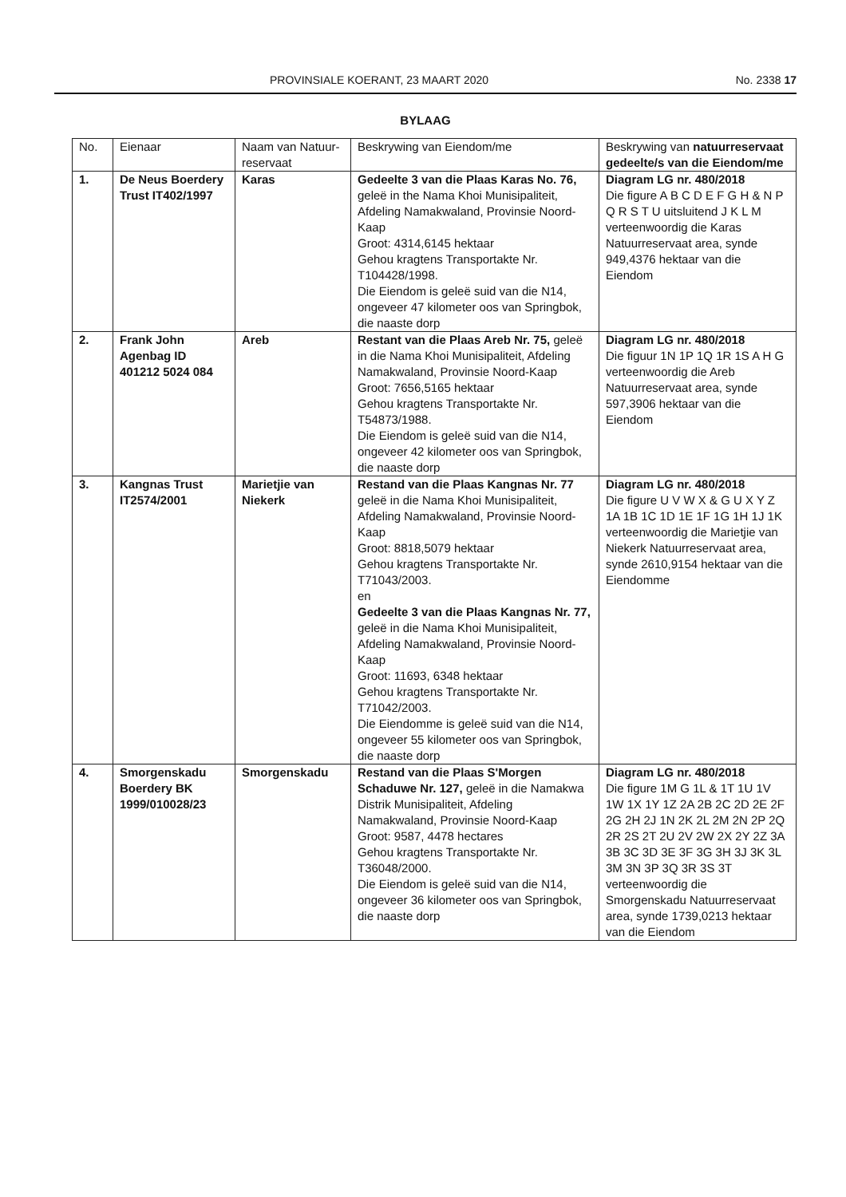PROVINSIALE KOERANT, 23 MAART 2020 No. 2338 17
BYLAAG
| No. | Eienaar | Naam van Natuur-reservaat | Beskrywing van Eiendom/me | Beskrywing van natuurreservaat gedeelte/s van die Eiendom/me |
| --- | --- | --- | --- | --- |
| 1. | De Neus Boerdery Trust IT402/1997 | Karas | Gedeelte 3 van die Plaas Karas No. 76, geleë in the Nama Khoi Munisipaliteit, Afdeling Namakwaland, Provinsie Noord-Kaap Groot: 4314,6145 hektaar Gehou kragtens Transportakte Nr. T104428/1998. Die Eiendom is geleë suid van die N14, ongeveer 47 kilometer oos van Springbok, die naaste dorp | Diagram LG nr. 480/2018 Die figure A B C D E F G H & N P Q R S T U uitsluitend J K L M verteenwoordig die Karas Natuurreservaat area, synde 949,4376 hektaar van die Eiendom |
| 2. | Frank John Agenbag ID 401212 5024 084 | Areb | Restant van die Plaas Areb Nr. 75, geleë in die Nama Khoi Munisipaliteit, Afdeling Namakwaland, Provinsie Noord-Kaap Groot: 7656,5165 hektaar Gehou kragtens Transportakte Nr. T54873/1988. Die Eiendom is geleë suid van die N14, ongeveer 42 kilometer oos van Springbok, die naaste dorp | Diagram LG nr. 480/2018 Die figuur 1N 1P 1Q 1R 1S A H G verteenwoordig die Areb Natuurreservaat area, synde 597,3906 hektaar van die Eiendom |
| 3. | Kangnas Trust IT2574/2001 | Marietjie van Niekerk | Restand van die Plaas Kangnas Nr. 77 geleë in die Nama Khoi Munisipaliteit, Afdeling Namakwaland, Provinsie Noord-Kaap Groot: 8818,5079 hektaar Gehou kragtens Transportakte Nr. T71043/2003. en Gedeelte 3 van die Plaas Kangnas Nr. 77, geleë in die Nama Khoi Munisipaliteit, Afdeling Namakwaland, Provinsie Noord-Kaap Groot: 11693, 6348 hektaar Gehou kragtens Transportakte Nr. T71042/2003. Die Eiendomme is geleë suid van die N14, ongeveer 55 kilometer oos van Springbok, die naaste dorp | Diagram LG nr. 480/2018 Die figure U V W X & G U X Y Z 1A 1B 1C 1D 1E 1F 1G 1H 1J 1K verteenwoordig die Marietjie van Niekerk Natuurreservaat area, synde 2610,9154 hektaar van die Eiendomme |
| 4. | Smorgenskadu Boerdery BK 1999/010028/23 | Smorgenskadu | Restand van die Plaas S'Morgen Schaduwe Nr. 127, geleë in die Namakwa Distrik Munisipaliteit, Afdeling Namakwaland, Provinsie Noord-Kaap Groot: 9587, 4478 hectares Gehou kragtens Transportakte Nr. T36048/2000. Die Eiendom is geleë suid van die N14, ongeveer 36 kilometer oos van Springbok, die naaste dorp | Diagram LG nr. 480/2018 Die figure 1M G 1L & 1T 1U 1V 1W 1X 1Y 1Z 2A 2B 2C 2D 2E 2F 2G 2H 2J 1N 2K 2L 2M 2N 2P 2Q 2R 2S 2T 2U 2V 2W 2X 2Y 2Z 3A 3B 3C 3D 3E 3F 3G 3H 3J 3K 3L 3M 3N 3P 3Q 3R 3S 3T verteenwoordig die Smorgenskadu Natuurreservaat area, synde 1739,0213 hektaar van die Eiendom |